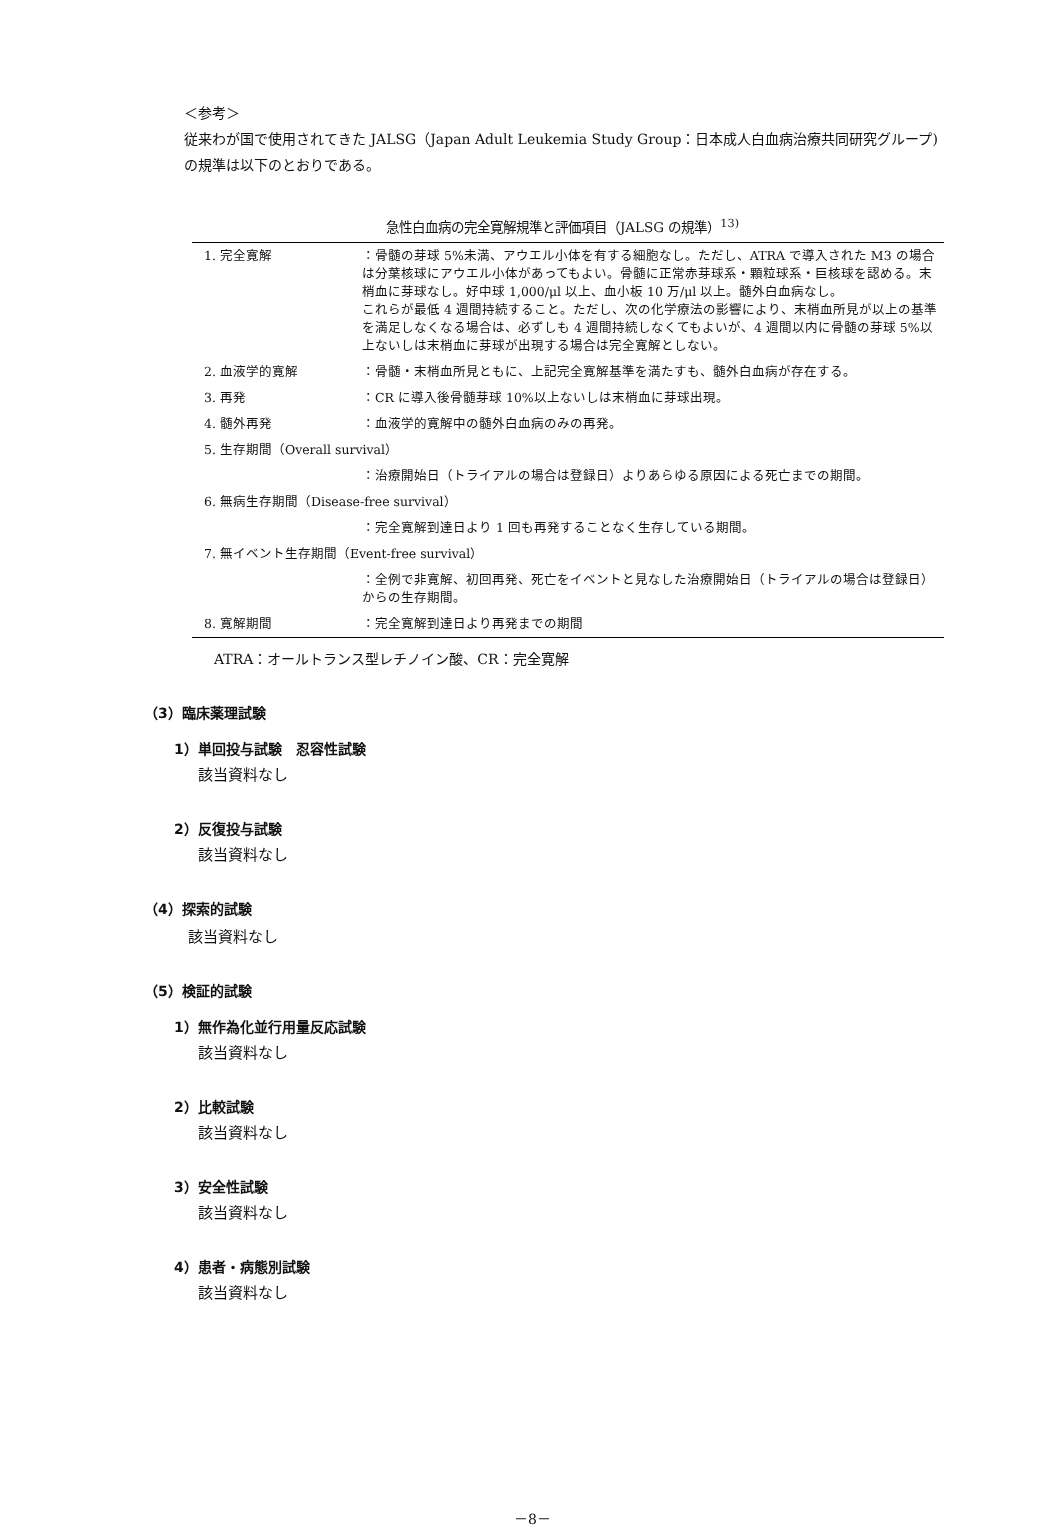＜参考＞
従来わが国で使用されてきた JALSG（Japan Adult Leukemia Study Group：日本成人白血病治療共同研究グループ)の規準は以下のとおりである。
急性白血病の完全寛解規準と評価項目（JALSG の規準）<sup>13)</sup>
| 1. 完全寛解 | ：骨髄の芽球 5%未満、アウエル小体を有する細胞なし。ただし、ATRA で導入された M3 の場合は分葉核球にアウエル小体があってもよい。骨髄に正常赤芽球系・顆粒球系・巨核球を認める。末梢血に芽球なし。好中球 1,000/μl 以上、血小板 10 万/μl 以上。髄外白血病なし。 これらが最低 4 週間持続すること。ただし、次の化学療法の影響により、末梢血所見が以上の基準を満足しなくなる場合は、必ずしも 4 週間持続しなくてもよいが、4 週間以内に骨髄の芽球 5%以上ないしは末梢血に芽球が出現する場合は完全寛解としない。 |
| 2. 血液学的寛解 | ：骨髄・末梢血所見ともに、上記完全寛解基準を満たすも、髄外白血病が存在する。 |
| 3. 再発 | ：CR に導入後骨髄芽球 10%以上ないしは末梢血に芽球出現。 |
| 4. 髄外再発 | ：血液学的寛解中の髄外白血病のみの再発。 |
| 5. 生存期間（Overall survival） | |
| | ：治療開始日（トライアルの場合は登録日）よりあらゆる原因による死亡までの期間。 |
| 6. 無病生存期間（Disease-free survival） | |
| | ：完全寛解到達日より 1 回も再発することなく生存している期間。 |
| 7. 無イベント生存期間（Event-free survival） | |
| | ：全例で非寛解、初回再発、死亡をイベントと見なした治療開始日（トライアルの場合は登録日）からの生存期間。 |
| 8. 寛解期間 | ：完全寛解到達日より再発までの期間 |
ATRA：オールトランス型レチノイン酸、CR：完全寛解
（3）臨床薬理試験
1）単回投与試験　忍容性試験
該当資料なし
2）反復投与試験
該当資料なし
（4）探索的試験
該当資料なし
（5）検証的試験
1）無作為化並行用量反応試験
該当資料なし
2）比較試験
該当資料なし
3）安全性試験
該当資料なし
4）患者・病態別試験
該当資料なし
－8－